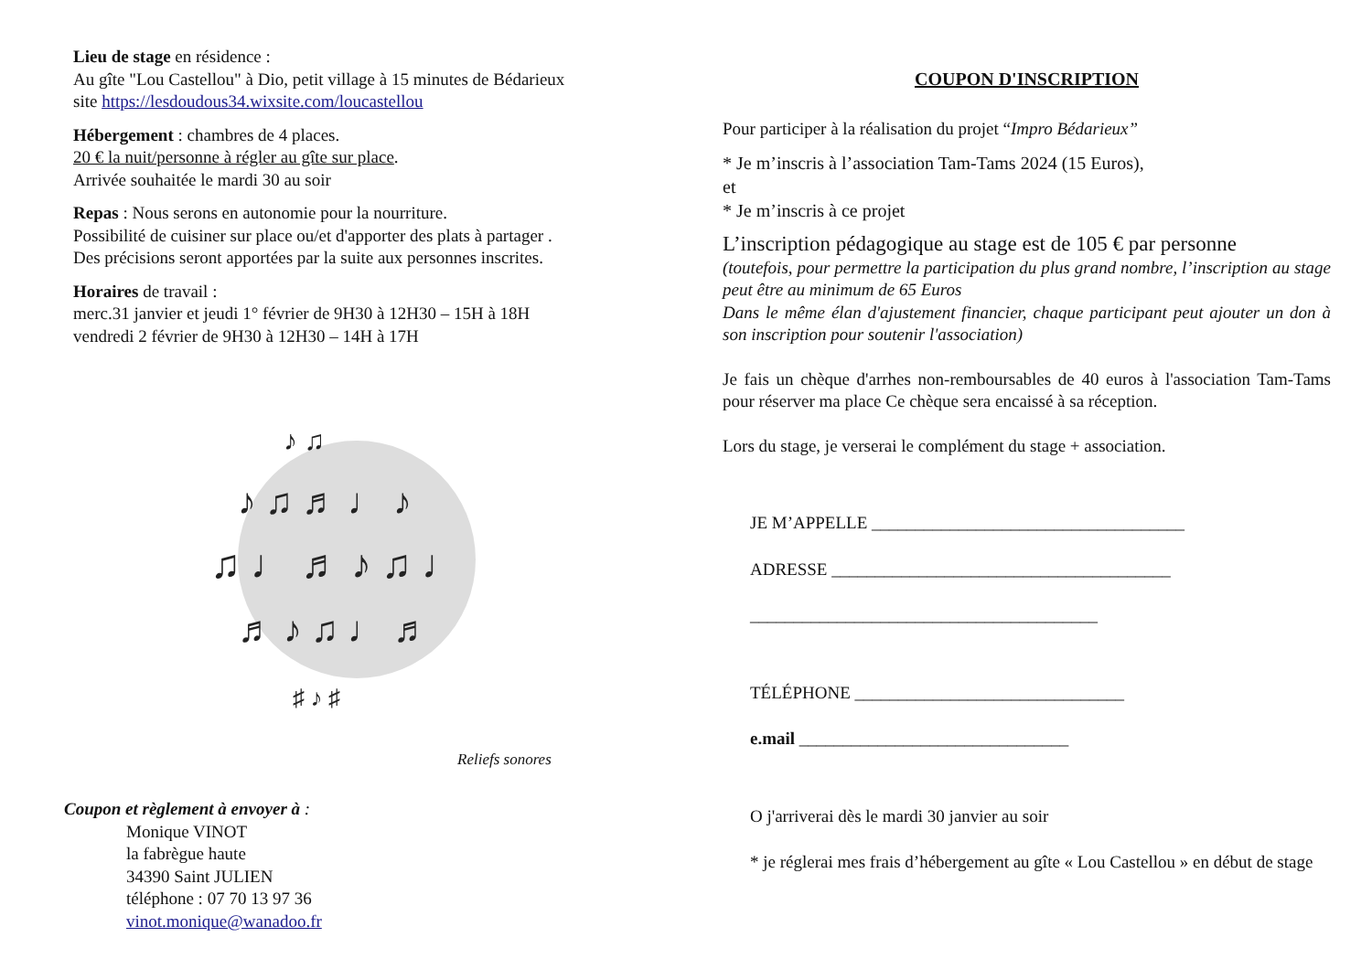Lieu de stage en résidence :
Au gîte "Lou Castellou" à Dio, petit village à 15 minutes de Bédarieux
site https://lesdoudous34.wixsite.com/loucastellou
Hébergement : chambres de 4 places.
20 € la nuit/personne à régler au gîte sur place.
Arrivée souhaitée le mardi 30 au soir
Repas : Nous serons en autonomie pour la nourriture.
Possibilité de cuisiner sur place ou/et d'apporter des plats à partager .
Des précisions seront apportées par la suite aux personnes inscrites.
Horaires de travail :
merc.31 janvier et jeudi 1° février de 9H30 à 12H30 – 15H à 18H
vendredi 2 février de 9H30 à 12H30 – 14H à 17H
♪ ♫ ♬ ♩ ♪
♫ ♩ ♬ ♪ ♫ ♩
♬ ♪ ♫ ♩ ♬
♪ ♫
♯ ♪ ♯
Reliefs sonores
Coupon et règlement à envoyer à :
Monique VINOT
la fabrègue haute
34390 Saint JULIEN
téléphone : 07 70 13 97 36
vinot.monique@wanadoo.fr
COUPON D'INSCRIPTION
Pour participer à la réalisation du projet “Impro Bédarieux”
* Je m’inscris à l’association Tam-Tams 2024 (15 Euros),
et
* Je m’inscris à ce projet
L’inscription pédagogique au stage est de 105 € par personne
(toutefois, pour permettre la participation du plus grand nombre, l’inscription au stage peut être au minimum de 65 Euros
Dans le même élan d'ajustement financier, chaque participant peut ajouter un don à son inscription pour soutenir l'association)
Je fais un chèque d'arrhes non-remboursables de 40 euros à l'association Tam-Tams pour réserver ma place Ce chèque sera encaissé à sa réception.
Lors du stage, je verserai le complément du stage + association.
JE M’APPELLE ____________________________________
ADRESSE _______________________________________
________________________________________
TÉLÉPHONE _______________________________
e.mail _______________________________
O j'arriverai dès le mardi 30 janvier au soir
* je réglerai mes frais d’hébergement au gîte « Lou Castellou » en début de stage